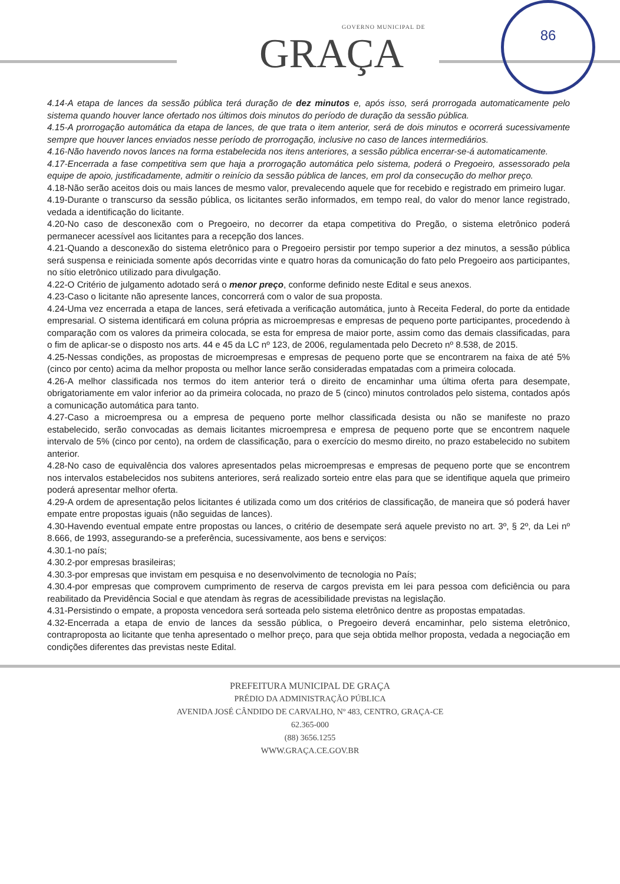GOVERNO MUNICIPAL DE
GRAÇA
86
4.14-A etapa de lances da sessão pública terá duração de dez minutos e, após isso, será prorrogada automaticamente pelo sistema quando houver lance ofertado nos últimos dois minutos do período de duração da sessão pública.
4.15-A prorrogação automática da etapa de lances, de que trata o item anterior, será de dois minutos e ocorrerá sucessivamente sempre que houver lances enviados nesse período de prorrogação, inclusive no caso de lances intermediários.
4.16-Não havendo novos lances na forma estabelecida nos itens anteriores, a sessão pública encerrar-se-á automaticamente.
4.17-Encerrada a fase competitiva sem que haja a prorrogação automática pelo sistema, poderá o Pregoeiro, assessorado pela equipe de apoio, justificadamente, admitir o reinício da sessão pública de lances, em prol da consecução do melhor preço.
4.18-Não serão aceitos dois ou mais lances de mesmo valor, prevalecendo aquele que for recebido e registrado em primeiro lugar.
4.19-Durante o transcurso da sessão pública, os licitantes serão informados, em tempo real, do valor do menor lance registrado, vedada a identificação do licitante.
4.20-No caso de desconexão com o Pregoeiro, no decorrer da etapa competitiva do Pregão, o sistema eletrônico poderá permanecer acessível aos licitantes para a recepção dos lances.
4.21-Quando a desconexão do sistema eletrônico para o Pregoeiro persistir por tempo superior a dez minutos, a sessão pública será suspensa e reiniciada somente após decorridas vinte e quatro horas da comunicação do fato pelo Pregoeiro aos participantes, no sítio eletrônico utilizado para divulgação.
4.22-O Critério de julgamento adotado será o menor preço, conforme definido neste Edital e seus anexos.
4.23-Caso o licitante não apresente lances, concorrerá com o valor de sua proposta.
4.24-Uma vez encerrada a etapa de lances, será efetivada a verificação automática, junto à Receita Federal, do porte da entidade empresarial. O sistema identificará em coluna própria as microempresas e empresas de pequeno porte participantes, procedendo à comparação com os valores da primeira colocada, se esta for empresa de maior porte, assim como das demais classificadas, para o fim de aplicar-se o disposto nos arts. 44 e 45 da LC nº 123, de 2006, regulamentada pelo Decreto nº 8.538, de 2015.
4.25-Nessas condições, as propostas de microempresas e empresas de pequeno porte que se encontrarem na faixa de até 5% (cinco por cento) acima da melhor proposta ou melhor lance serão consideradas empatadas com a primeira colocada.
4.26-A melhor classificada nos termos do item anterior terá o direito de encaminhar uma última oferta para desempate, obrigatoriamente em valor inferior ao da primeira colocada, no prazo de 5 (cinco) minutos controlados pelo sistema, contados após a comunicação automática para tanto.
4.27-Caso a microempresa ou a empresa de pequeno porte melhor classificada desista ou não se manifeste no prazo estabelecido, serão convocadas as demais licitantes microempresa e empresa de pequeno porte que se encontrem naquele intervalo de 5% (cinco por cento), na ordem de classificação, para o exercício do mesmo direito, no prazo estabelecido no subitem anterior.
4.28-No caso de equivalência dos valores apresentados pelas microempresas e empresas de pequeno porte que se encontrem nos intervalos estabelecidos nos subitens anteriores, será realizado sorteio entre elas para que se identifique aquela que primeiro poderá apresentar melhor oferta.
4.29-A ordem de apresentação pelos licitantes é utilizada como um dos critérios de classificação, de maneira que só poderá haver empate entre propostas iguais (não seguidas de lances).
4.30-Havendo eventual empate entre propostas ou lances, o critério de desempate será aquele previsto no art. 3º, § 2º, da Lei nº 8.666, de 1993, assegurando-se a preferência, sucessivamente, aos bens e serviços:
4.30.1-no país;
4.30.2-por empresas brasileiras;
4.30.3-por empresas que invistam em pesquisa e no desenvolvimento de tecnologia no País;
4.30.4-por empresas que comprovem cumprimento de reserva de cargos prevista em lei para pessoa com deficiência ou para reabilitado da Previdência Social e que atendam às regras de acessibilidade previstas na legislação.
4.31-Persistindo o empate, a proposta vencedora será sorteada pelo sistema eletrônico dentre as propostas empatadas.
4.32-Encerrada a etapa de envio de lances da sessão pública, o Pregoeiro deverá encaminhar, pelo sistema eletrônico, contraproposta ao licitante que tenha apresentado o melhor preço, para que seja obtida melhor proposta, vedada a negociação em condições diferentes das previstas neste Edital.
PREFEITURA MUNICIPAL DE GRAÇA
PRÉDIO DA ADMINISTRAÇÃO PÚBLICA
AVENIDA JOSÉ CÂNDIDO DE CARVALHO, Nº 483, CENTRO, GRAÇA-CE
62.365-000
(88) 3656.1255
WWW.GRAÇA.CE.GOV.BR